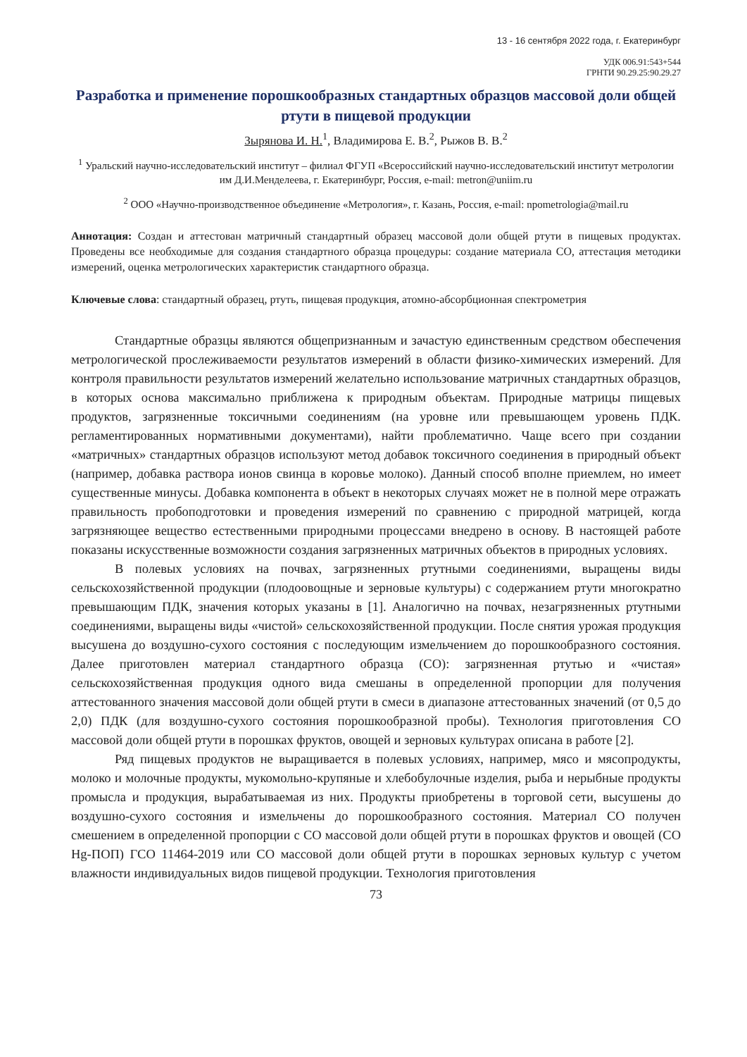13 - 16 сентября 2022 года, г. Екатеринбург
УДК 006.91:543+544
ГРНТИ 90.29.25:90.29.27
Разработка и применение порошкообразных стандартных образцов массовой доли общей ртути в пищевой продукции
Зырянова И. Н.<sup>1</sup>, Владимирова Е. В.<sup>2</sup>, Рыжов В. В.<sup>2</sup>
<sup>1</sup> Уральский научно-исследовательский институт – филиал ФГУП «Всероссийский научно-исследовательский институт метрологии им Д.И.Менделеева, г. Екатеринбург, Россия, e-mail: metron@uniim.ru
<sup>2</sup> ООО «Научно-производственное объединение «Метрология», г. Казань, Россия, e-mail: npometrologia@mail.ru
Аннотация: Создан и аттестован матричный стандартный образец массовой доли общей ртути в пищевых продуктах. Проведены все необходимые для создания стандартного образца процедуры: создание материала СО, аттестация методики измерений, оценка метрологических характеристик стандартного образца.
Ключевые слова: стандартный образец, ртуть, пищевая продукция, атомно-абсорбционная спектрометрия
Стандартные образцы являются общепризнанным и зачастую единственным средством обеспечения метрологической прослеживаемости результатов измерений в области физико-химических измерений. Для контроля правильности результатов измерений желательно использование матричных стандартных образцов, в которых основа максимально приближена к природным объектам. Природные матрицы пищевых продуктов, загрязненные токсичными соединениям (на уровне или превышающем уровень ПДК. регламентированных нормативными документами), найти проблематично. Чаще всего при создании «матричных» стандартных образцов используют метод добавок токсичного соединения в природный объект (например, добавка раствора ионов свинца в коровье молоко). Данный способ вполне приемлем, но имеет существенные минусы. Добавка компонента в объект в некоторых случаях может не в полной мере отражать правильность пробоподготовки и проведения измерений по сравнению с природной матрицей, когда загрязняющее вещество естественными природными процессами внедрено в основу. В настоящей работе показаны искусственные возможности создания загрязненных матричных объектов в природных условиях.
В полевых условиях на почвах, загрязненных ртутными соединениями, выращены виды сельскохозяйственной продукции (плодоовощные и зерновые культуры) с содержанием ртути многократно превышающим ПДК, значения которых указаны в [1]. Аналогично на почвах, незагрязненных ртутными соединениями, выращены виды «чистой» сельскохозяйственной продукции. После снятия урожая продукция высушена до воздушно-сухого состояния с последующим измельчением до порошкообразного состояния. Далее приготовлен материал стандартного образца (СО): загрязненная ртутью и «чистая» сельскохозяйственная продукция одного вида смешаны в определенной пропорции для получения аттестованного значения массовой доли общей ртути в смеси в диапазоне аттестованных значений (от 0,5 до 2,0) ПДК (для воздушно-сухого состояния порошкообразной пробы). Технология приготовления СО массовой доли общей ртути в порошках фруктов, овощей и зерновых культурах описана в работе [2].
Ряд пищевых продуктов не выращивается в полевых условиях, например, мясо и мясопродукты, молоко и молочные продукты, мукомольно-крупяные и хлебобулочные изделия, рыба и нерыбные продукты промысла и продукция, вырабатываемая из них. Продукты приобретены в торговой сети, высушены до воздушно-сухого состояния и измельчены до порошкообразного состояния. Материал СО получен смешением в определенной пропорции с СО массовой доли общей ртути в порошках фруктов и овощей (СО Hg-ПОП) ГСО 11464-2019 или СО массовой доли общей ртути в порошках зерновых культур с учетом влажности индивидуальных видов пищевой продукции. Технология приготовления
73